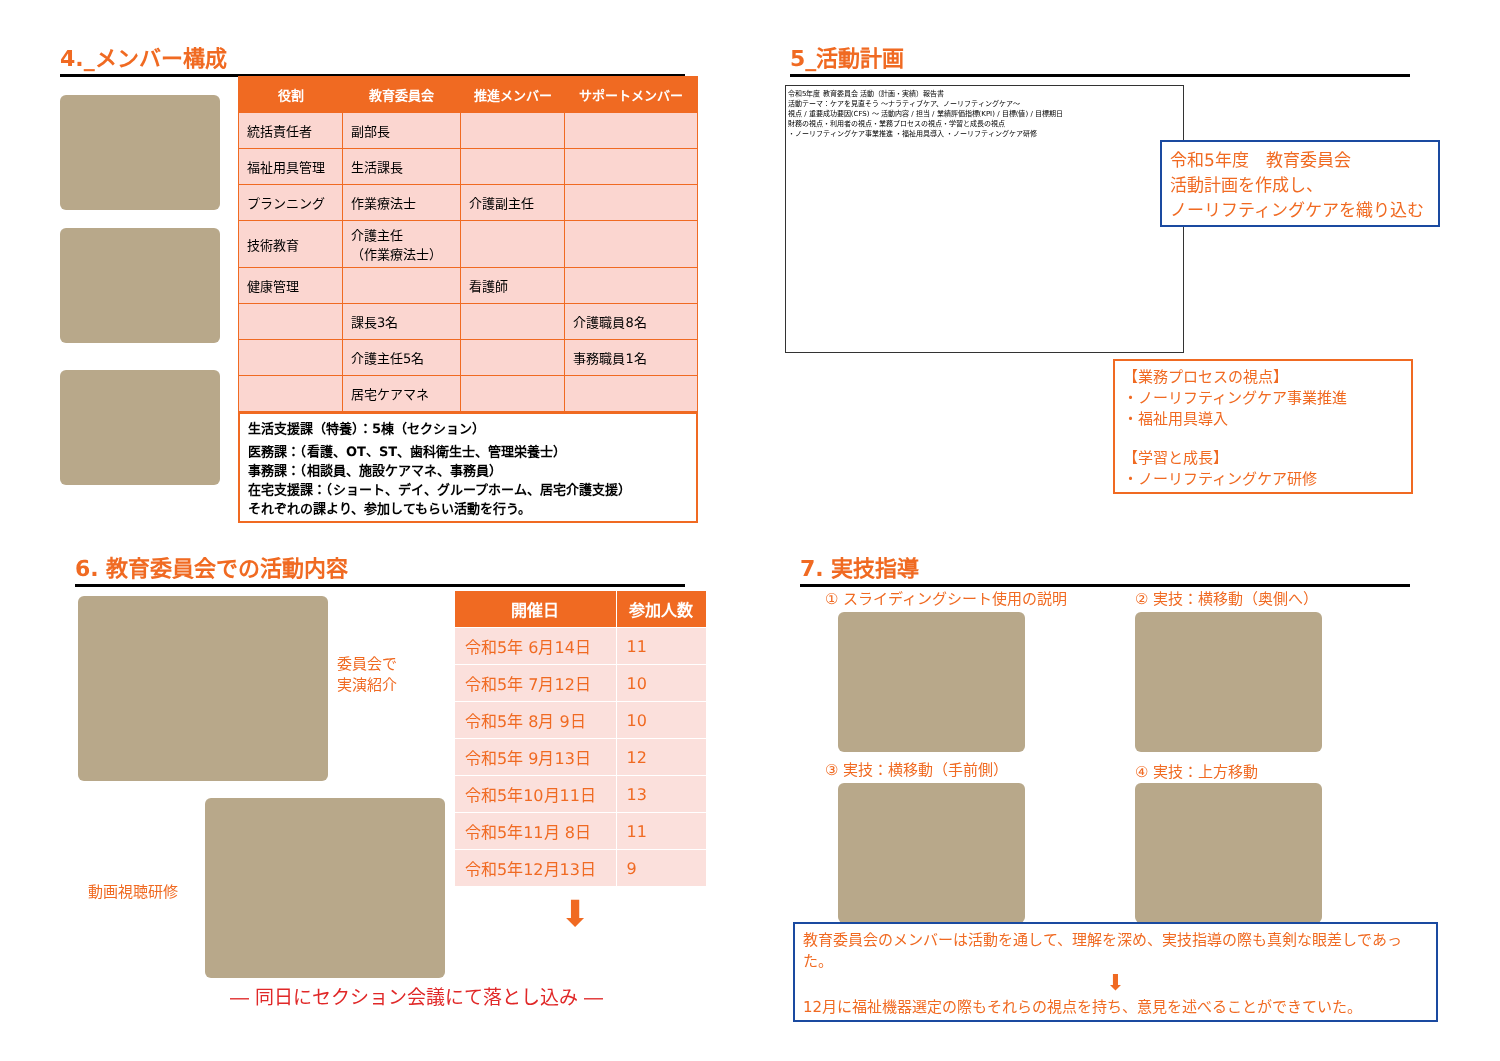4._メンバー構成
| 役割 | 教育委員会 | 推進メンバー | サポートメンバー |
| --- | --- | --- | --- |
| 統括責任者 | 副部長 | | |
| 福祉用具管理 | 生活課長 | | |
| プランニング | 作業療法士 | 介護副主任 | |
| 技術教育 | 介護主任 （作業療法士） | | |
| 健康管理 | | 看護師 | |
| | 課長3名 | | 介護職員8名 |
| | 介護主任5名 | | 事務職員1名 |
| | 居宅ケアマネ | | |
生活支援課（特養）：5棟（セクション）
医務課：（看護、OT、ST、歯科衛生士、管理栄養士）
事務課：（相談員、施設ケアマネ、事務員）
在宅支援課：（ショート、デイ、グループホーム、居宅介護支援）
それぞれの課より、参加してもらい活動を行う。
5_活動計画
令和5年度 教育委員会 活動（計画・実績）報告書
活動テーマ：ケアを見直そう ～ナラティブケア、ノーリフティングケア～
視点 / 重要成功要因(CFS) ～ 活動内容 / 担当 / 業績評価指標(KPI) / 目標(値) / 目標期日
財務の視点・利用者の視点・業務プロセスの視点・学習と成長の視点
・ノーリフティングケア事業推進 ・福祉用具導入 ・ノーリフティングケア研修
令和5年度　教育委員会
活動計画を作成し、
ノーリフティングケアを織り込む
【業務プロセスの視点】
・ノーリフティングケア事業推進
・福祉用具導入
【学習と成長】
・ノーリフティングケア研修
6. 教育委員会での活動内容
委員会で
実演紹介
動画視聴研修
| 開催日 | 参加人数 |
| --- | --- |
| 令和5年 6月14日 | 11 |
| 令和5年 7月12日 | 10 |
| 令和5年 8月 9日 | 10 |
| 令和5年 9月13日 | 12 |
| 令和5年10月11日 | 13 |
| 令和5年11月 8日 | 11 |
| 令和5年12月13日 | 9 |
⬇
― 同日にセクション会議にて落とし込み ―
7. 実技指導
① スライディングシート使用の説明 ② 実技：横移動（奥側へ）
③ 実技：横移動（手前側） ④ 実技：上方移動
教育委員会のメンバーは活動を通して、理解を深め、実技指導の際も真剣な眼差しであった。
⬇
12月に福祉機器選定の際もそれらの視点を持ち、意見を述べることができていた。